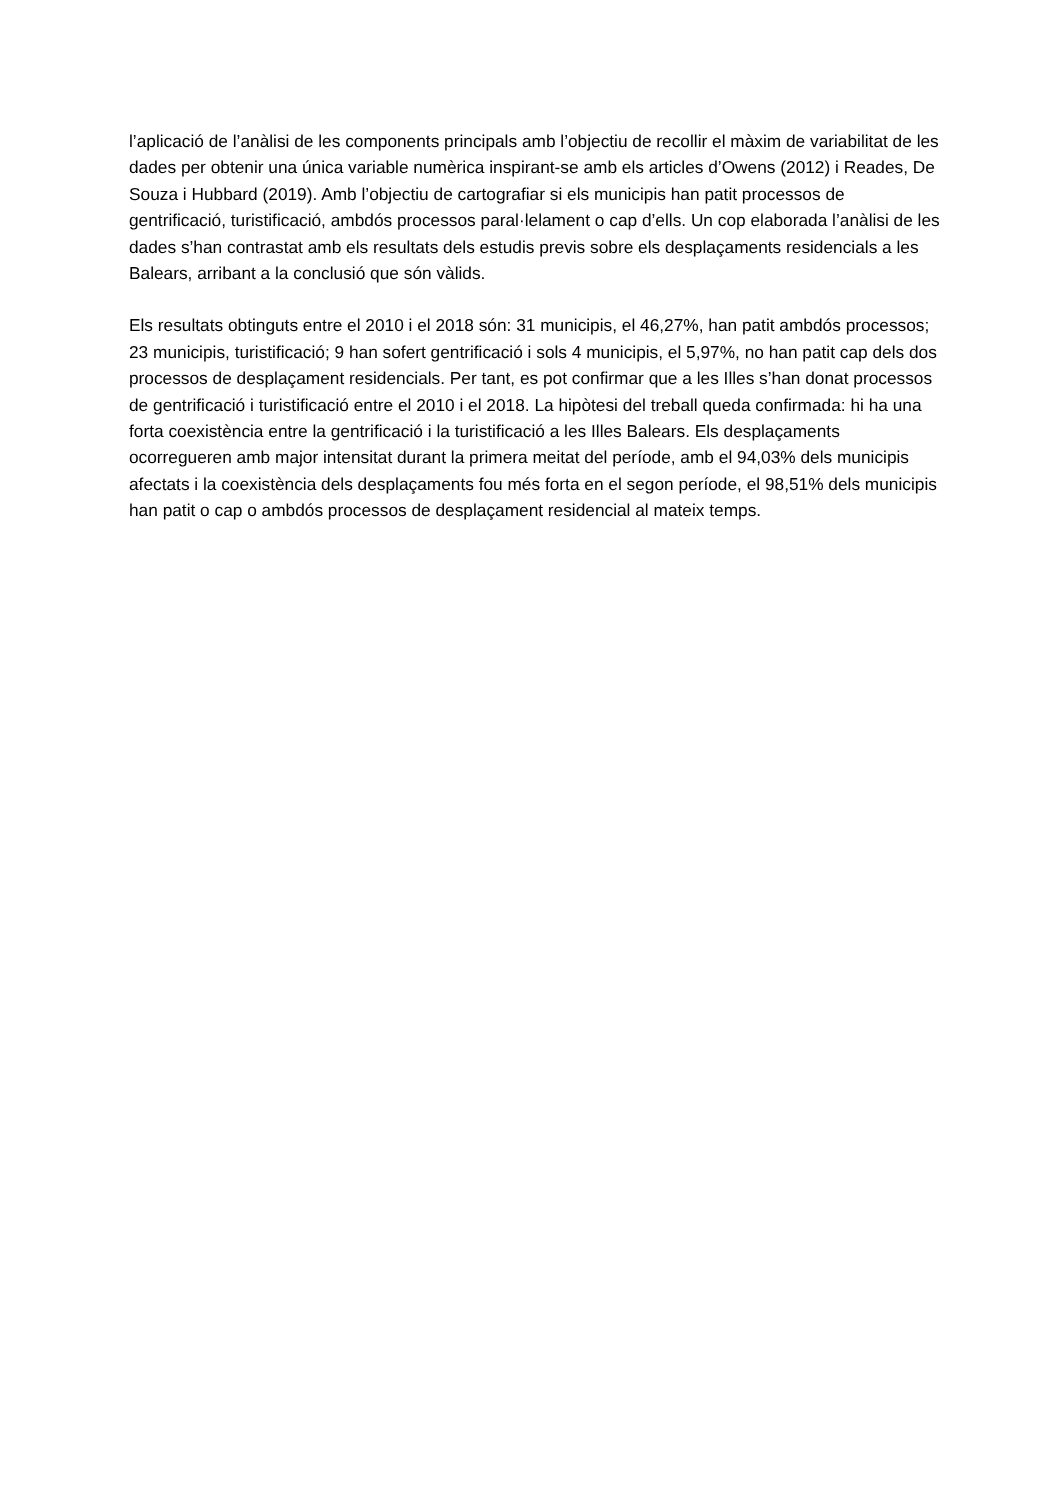l’aplicació de l’anàlisi de les components principals amb l’objectiu de recollir el màxim de variabilitat de les dades per obtenir una única variable numèrica inspirant-se amb els articles d’Owens (2012) i Reades, De Souza i Hubbard (2019). Amb l’objectiu de cartografiar si els municipis han patit processos de gentrificació, turistificació, ambdós processos paral·lelament o cap d’ells. Un cop elaborada l’anàlisi de les dades s’han contrastat amb els resultats dels estudis previs sobre els desplaçaments residencials a les Balears, arribant a la conclusió que són vàlids.
Els resultats obtinguts entre el 2010 i el 2018 són: 31 municipis, el 46,27%, han patit ambdós processos; 23 municipis, turistificació; 9 han sofert gentrificació i sols 4 municipis, el 5,97%, no han patit cap dels dos processos de desplaçament residencials. Per tant, es pot confirmar que a les Illes s’han donat processos de gentrificació i turistificació entre el 2010 i el 2018. La hipòtesi del treball queda confirmada: hi ha una forta coexistència entre la gentrificació i la turistificació a les Illes Balears. Els desplaçaments ocorregueren amb major intensitat durant la primera meitat del període, amb el 94,03% dels municipis afectats i la coexistència dels desplaçaments fou més forta en el segon període, el 98,51% dels municipis han patit o cap o ambdós processos de desplaçament residencial al mateix temps.